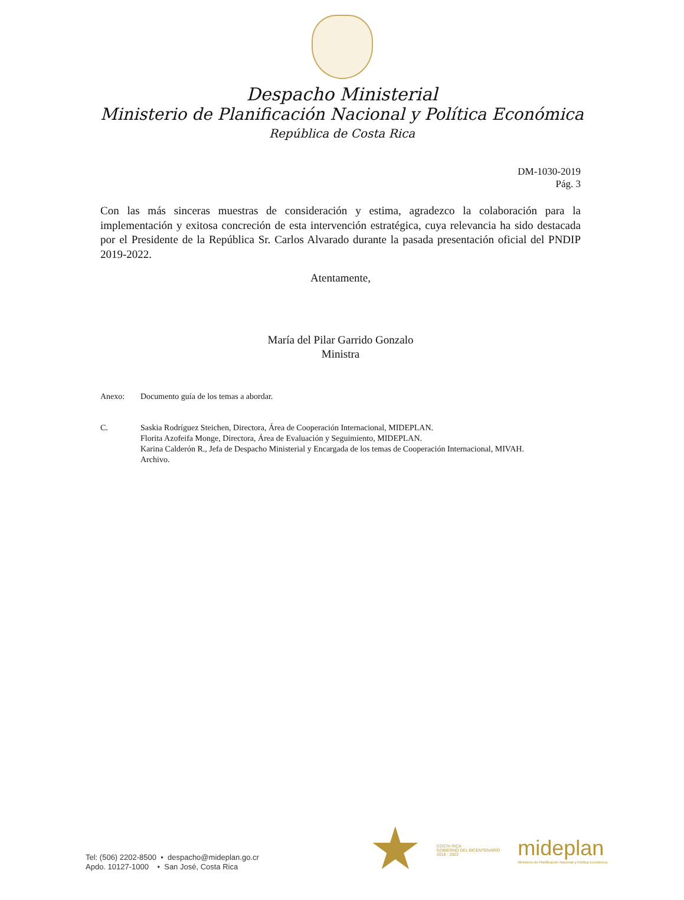Despacho Ministerial
Ministerio de Planificación Nacional y Política Económica
República de Costa Rica
DM-1030-2019
Pág. 3
Con las más sinceras muestras de consideración y estima, agradezco la colaboración para la implementación y exitosa concreción de esta intervención estratégica, cuya relevancia ha sido destacada por el Presidente de la República Sr. Carlos Alvarado durante la pasada presentación oficial del PNDIP 2019-2022.
Atentamente,
María del Pilar Garrido Gonzalo
Ministra
Anexo: Documento guía de los temas a abordar.
C. Saskia Rodríguez Steichen, Directora, Área de Cooperación Internacional, MIDEPLAN.
Florita Azofeifa Monge, Directora, Área de Evaluación y Seguimiento, MIDEPLAN.
Karina Calderón R., Jefa de Despacho Ministerial y Encargada de los temas de Cooperación Internacional, MIVAH.
Archivo.
Tel: (506) 2202-8500 • despacho@mideplan.go.cr
Apdo. 10127-1000 • San José, Costa Rica
COSTA RICA
GOBIERNO DEL BICENTENARIO
2018 - 2022
mideplan
Ministerio de Planificación Nacional y Política Económica